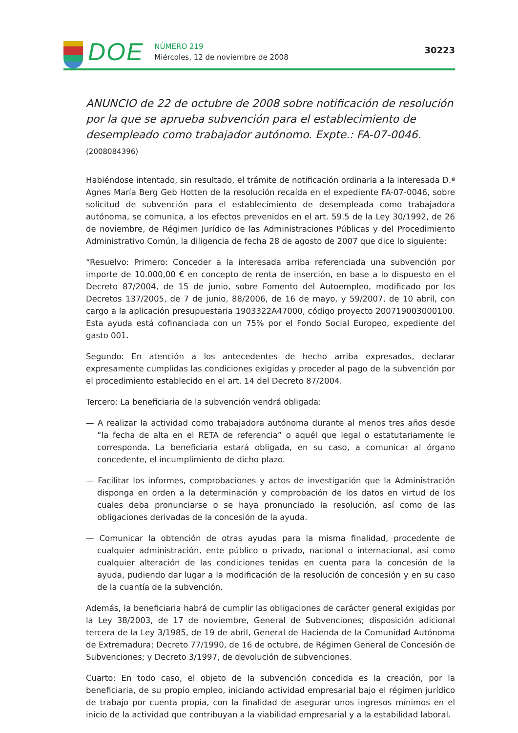DOE
NÚMERO 219
Miércoles, 12 de noviembre de 2008
30223
ANUNCIO de 22 de octubre de 2008 sobre notificación de resolución por la que se aprueba subvención para el establecimiento de desempleado como trabajador autónomo. Expte.: FA-07-0046. (2008084396)
Habiéndose intentado, sin resultado, el trámite de notificación ordinaria a la interesada D.ª Agnes María Berg Geb Hotten de la resolución recaída en el expediente FA-07-0046, sobre solicitud de subvención para el establecimiento de desempleada como trabajadora autónoma, se comunica, a los efectos prevenidos en el art. 59.5 de la Ley 30/1992, de 26 de noviembre, de Régimen Jurídico de las Administraciones Públicas y del Procedimiento Administrativo Común, la diligencia de fecha 28 de agosto de 2007 que dice lo siguiente:
“Resuelvo: Primero: Conceder a la interesada arriba referenciada una subvención por importe de 10.000,00 € en concepto de renta de inserción, en base a lo dispuesto en el Decreto 87/2004, de 15 de junio, sobre Fomento del Autoempleo, modificado por los Decretos 137/2005, de 7 de junio, 88/2006, de 16 de mayo, y 59/2007, de 10 abril, con cargo a la aplicación presupuestaria 1903322A47000, código proyecto 200719003000100. Esta ayuda está cofinanciada con un 75% por el Fondo Social Europeo, expediente del gasto 001.
Segundo: En atención a los antecedentes de hecho arriba expresados, declarar expresamente cumplidas las condiciones exigidas y proceder al pago de la subvención por el procedimiento establecido en el art. 14 del Decreto 87/2004.
Tercero: La beneficiaria de la subvención vendrá obligada:
— A realizar la actividad como trabajadora autónoma durante al menos tres años desde “la fecha de alta en el RETA de referencia” o aquél que legal o estatutariamente le corresponda. La beneficiaria estará obligada, en su caso, a comunicar al órgano concedente, el incumplimiento de dicho plazo.
— Facilitar los informes, comprobaciones y actos de investigación que la Administración disponga en orden a la determinación y comprobación de los datos en virtud de los cuales deba pronunciarse o se haya pronunciado la resolución, así como de las obligaciones derivadas de la concesión de la ayuda.
— Comunicar la obtención de otras ayudas para la misma finalidad, procedente de cualquier administración, ente público o privado, nacional o internacional, así como cualquier alteración de las condiciones tenidas en cuenta para la concesión de la ayuda, pudiendo dar lugar a la modificación de la resolución de concesión y en su caso de la cuantía de la subvención.
Además, la beneficiaria habrá de cumplir las obligaciones de carácter general exigidas por la Ley 38/2003, de 17 de noviembre, General de Subvenciones; disposición adicional tercera de la Ley 3/1985, de 19 de abril, General de Hacienda de la Comunidad Autónoma de Extremadura; Decreto 77/1990, de 16 de octubre, de Régimen General de Concesión de Subvenciones; y Decreto 3/1997, de devolución de subvenciones.
Cuarto: En todo caso, el objeto de la subvención concedida es la creación, por la beneficiaria, de su propio empleo, iniciando actividad empresarial bajo el régimen jurídico de trabajo por cuenta propia, con la finalidad de asegurar unos ingresos mínimos en el inicio de la actividad que contribuyan a la viabilidad empresarial y a la estabilidad laboral.